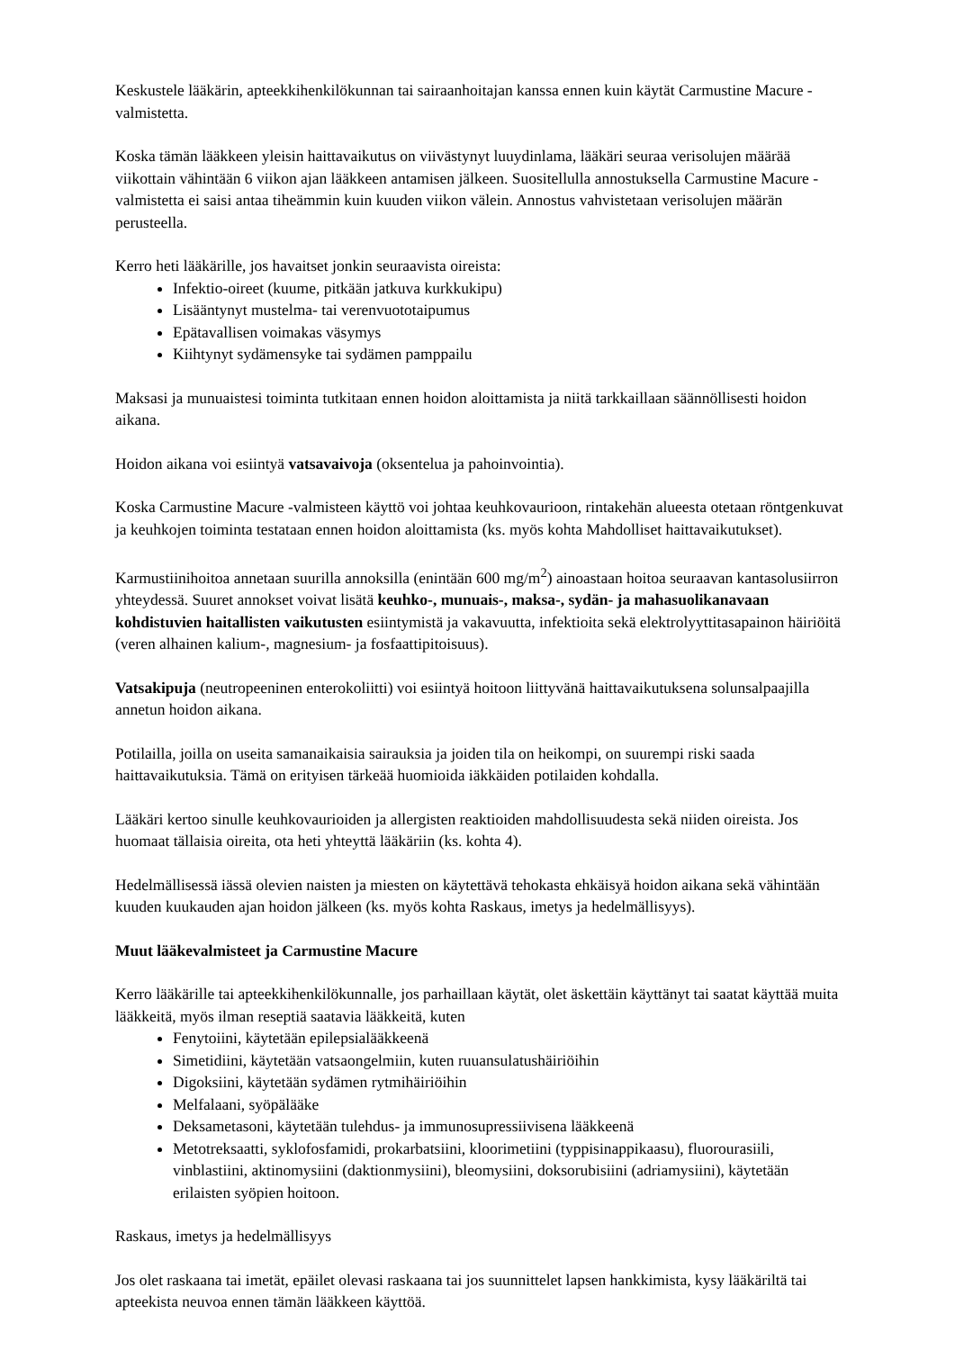Keskustele lääkärin, apteekkihenkilökunnan tai sairaanhoitajan kanssa ennen kuin käytät Carmustine Macure -valmistetta.
Koska tämän lääkkeen yleisin haittavaikutus on viivästynyt luuydinlama, lääkäri seuraa verisolujen määrää viikottain vähintään 6 viikon ajan lääkkeen antamisen jälkeen. Suositellulla annostuksella Carmustine Macure -valmistetta ei saisi antaa tiheämmin kuin kuuden viikon välein. Annostus vahvistetaan verisolujen määrän perusteella.
Kerro heti lääkärille, jos havaitset jonkin seuraavista oireista:
Infektio-oireet (kuume, pitkään jatkuva kurkkukipu)
Lisääntynyt mustelma- tai verenvuototaipumus
Epätavallisen voimakas väsymys
Kiihtynyt sydämensyke tai sydämen pamppailu
Maksasi ja munuaistesi toiminta tutkitaan ennen hoidon aloittamista ja niitä tarkkaillaan säännöllisesti hoidon aikana.
Hoidon aikana voi esiintyä vatsavaivoja (oksentelua ja pahoinvointia).
Koska Carmustine Macure -valmisteen käyttö voi johtaa keuhkovaurioon, rintakehän alueesta otetaan röntgenkuvat ja keuhkojen toiminta testataan ennen hoidon aloittamista (ks. myös kohta Mahdolliset haittavaikutukset).
Karmustiinihoitoa annetaan suurilla annoksilla (enintään 600 mg/m<sup>2</sup>) ainoastaan hoitoa seuraavan kantasolusiirron yhteydessä. Suuret annokset voivat lisätä keuhko-, munuais-, maksa-, sydän- ja mahasuolikanavaan kohdistuvien haitallisten vaikutusten esiintymistä ja vakavuutta, infektioita sekä elektrolyyttitasapainon häiriöitä (veren alhainen kalium-, magnesium- ja fosfaattipitoisuus).
Vatsakipuja (neutropeeninen enterokoliitti) voi esiintyä hoitoon liittyvänä haittavaikutuksena solunsalpaajilla annetun hoidon aikana.
Potilailla, joilla on useita samanaikaisia sairauksia ja joiden tila on heikompi, on suurempi riski saada haittavaikutuksia. Tämä on erityisen tärkeää huomioida iäkkäiden potilaiden kohdalla.
Lääkäri kertoo sinulle keuhkovaurioiden ja allergisten reaktioiden mahdollisuudesta sekä niiden oireista. Jos huomaat tällaisia oireita, ota heti yhteyttä lääkäriin (ks. kohta 4).
Hedelmällisessä iässä olevien naisten ja miesten on käytettävä tehokasta ehkäisyä hoidon aikana sekä vähintään kuuden kuukauden ajan hoidon jälkeen (ks. myös kohta Raskaus, imetys ja hedelmällisyys).
Muut lääkevalmisteet ja Carmustine Macure
Kerro lääkärille tai apteekkihenkilökunnalle, jos parhaillaan käytät, olet äskettäin käyttänyt tai saatat käyttää muita lääkkeitä, myös ilman reseptiä saatavia lääkkeitä, kuten
Fenytoiini, käytetään epilepsialääkkeenä
Simetidiini, käytetään vatsaongelmiin, kuten ruuansulatushäiriöihin
Digoksiini, käytetään sydämen rytmihäiriöihin
Melfalaani, syöpälääke
Deksametasoni, käytetään tulehdus- ja immunosupressiivisena lääkkeenä
Metotreksaatti, syklofosfamidi, prokarbatsiini, kloorimetiini (typpisinappikaasu), fluorourasiili, vinblastiini, aktinomysiini (daktionmysiini), bleomysiini, doksorubisiini (adriamysiini), käytetään erilaisten syöpien hoitoon.
Raskaus, imetys ja hedelmällisyys
Jos olet raskaana tai imetät, epäilet olevasi raskaana tai jos suunnittelet lapsen hankkimista, kysy lääkäriltä tai apteekista neuvoa ennen tämän lääkkeen käyttöä.